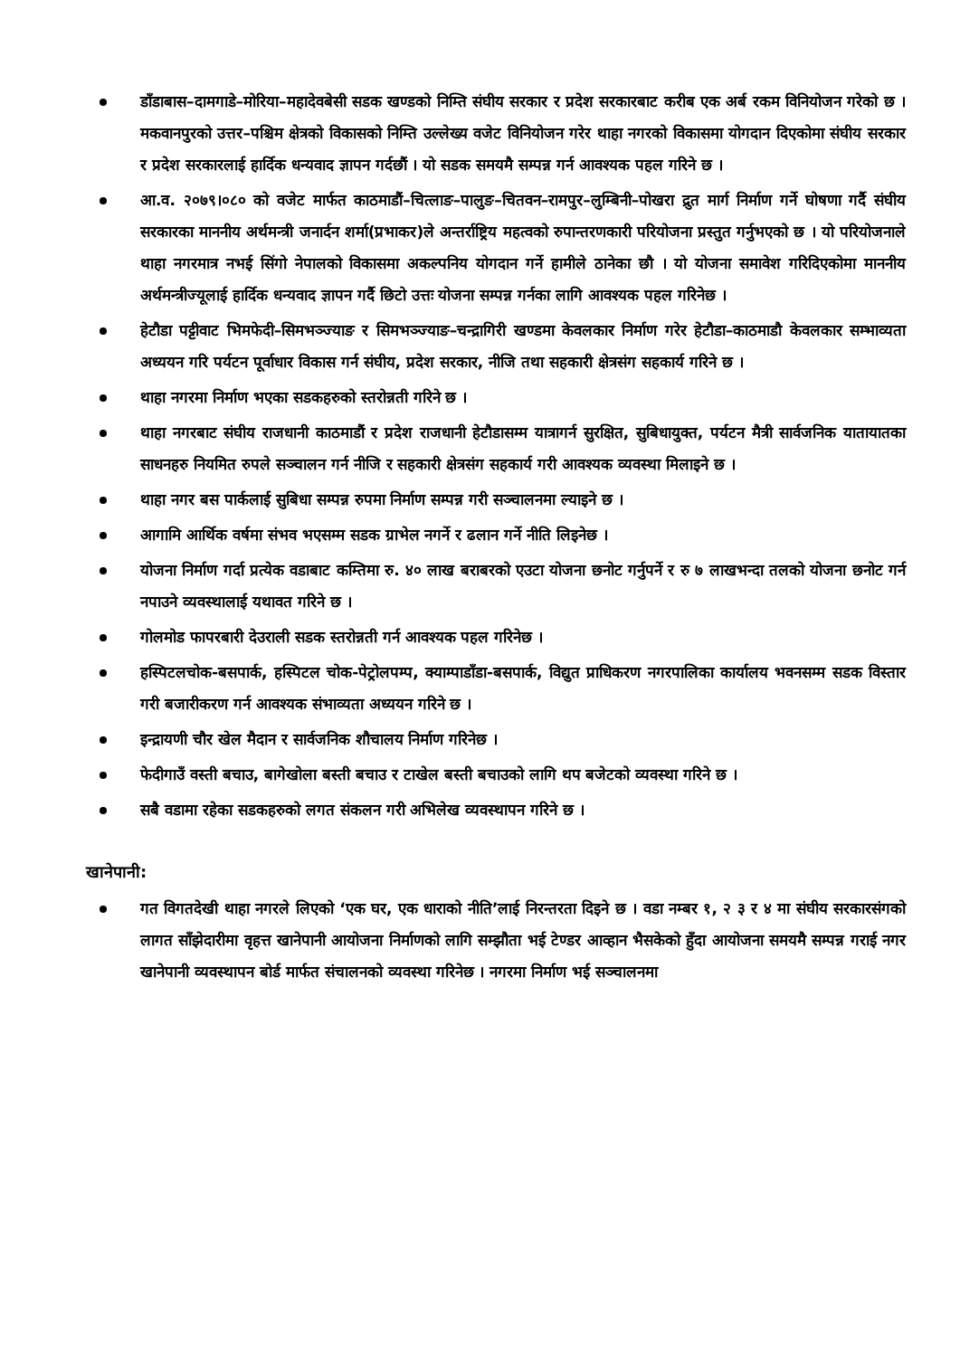डाँडाबास–दामगाडे–मोरिया–महादेवबेसी सडक खण्डको निम्ति संघीय सरकार र प्रदेश सरकारबाट करीब एक अर्ब रकम विनियोजन गरेको छ । मकवानपुरको उत्तर–पश्चिम क्षेत्रको विकासको निम्ति उल्लेख्य वजेट विनियोजन गरेर थाहा नगरको विकासमा योगदान दिएकोमा संघीय सरकार र प्रदेश सरकारलाई हार्दिक धन्यवाद ज्ञापन गर्दछौं । यो सडक समयमै सम्पन्न गर्न आवश्यक पहल गरिने छ ।
आ.व. २०७९।०८० को वजेट मार्फत काठमाडौं–चित्लाङ–पालुङ–चितवन–रामपुर–लुम्बिनी–पोखरा द्रुत मार्ग निर्माण गर्ने घोषणा गर्दै संघीय सरकारका माननीय अर्थमन्त्री जनार्दन शर्मा(प्रभाकर)ले अन्तर्राष्ट्रिय महत्वको रुपान्तरणकारी परियोजना प्रस्तुत गर्नुभएको छ । यो परियोजनाले थाहा नगरमात्र नभई सिंगो नेपालको विकासमा अकल्पनिय योगदान गर्ने हामीले ठानेका छौ । यो योजना समावेश गरिदिएकोमा माननीय अर्थमन्त्रीज्यूलाई हार्दिक धन्यवाद ज्ञापन गर्दै छिटो उत्तः योजना सम्पन्न गर्नका लागि आवश्यक पहल गरिनेछ ।
हेटौडा पट्टीवाट भिमफेदी–सिमभञ्ज्याङ र सिमभञ्ज्याङ–चन्द्रागिरी खण्डमा केवलकार निर्माण गरेर हेटौडा–काठमाडौ केवलकार सम्भाव्यता अध्ययन गरि पर्यटन पूर्वाधार विकास गर्न संघीय, प्रदेश सरकार, नीजि तथा सहकारी क्षेत्रसंग सहकार्य गरिने छ ।
थाहा नगरमा निर्माण भएका सडकहरुको स्तरोन्नती गरिने छ ।
थाहा नगरबाट संघीय राजधानी काठमाडौं र प्रदेश राजधानी हेटौडासम्म यात्रागर्न सुरक्षित, सुबिधायुक्त, पर्यटन मैत्री सार्वजनिक यातायातका साधनहरु नियमित रुपले सञ्चालन गर्न नीजि र सहकारी क्षेत्रसंग सहकार्य गरी आवश्यक व्यवस्था मिलाइने छ ।
थाहा नगर बस पार्कलाई सुबिधा सम्पन्न रुपमा निर्माण सम्पन्न गरी सञ्चालनमा ल्याइने छ ।
आगामि आर्थिक वर्षमा संभव भएसम्म सडक ग्राभेल नगर्ने र ढलान गर्ने नीति लिइनेछ ।
योजना निर्माण गर्दा प्रत्येक वडाबाट कम्तिमा रु. ४० लाख बराबरको एउटा योजना छनोट गर्नुपर्ने र रु ७ लाखभन्दा तलको योजना छनोट गर्न नपाउने व्यवस्थालाई यथावत गरिने छ ।
गोलमोड फापरबारी देउराली सडक स्तरोन्नती गर्न आवश्यक पहल गरिनेछ ।
हस्पिटलचोक-बसपार्क, हस्पिटल चोक-पेट्रोलपम्प, क्याम्पाडाँडा-बसपार्क, विद्युत प्राधिकरण नगरपालिका कार्यालय भवनसम्म सडक विस्तार गरी बजारीकरण गर्न आवश्यक संभाव्यता अध्ययन गरिने छ ।
इन्द्रायणी चौर खेल मैदान र सार्वजनिक शौचालय निर्माण गरिनेछ ।
फेदीगाउँ वस्ती बचाउ, बागेखोला बस्ती बचाउ र टाखेल बस्ती बचाउको लागि थप बजेटको व्यवस्था गरिने छ ।
सबै वडामा रहेका सडकहरुको लगत संकलन गरी अभिलेख व्यवस्थापन गरिने छ ।
खानेपानी:
गत विगतदेखी थाहा नगरले लिएको ‘एक घर, एक धाराको नीति’लाई निरन्तरता दिइने छ । वडा नम्बर १, २ ३ र ४ मा संघीय सरकारसंगको लागत साँझेदारीमा वृहत्त खानेपानी आयोजना निर्माणको लागि सम्झौता भई टेण्डर आव्हान भैसकेको हुँदा आयोजना समयमै सम्पन्न गराई नगर खानेपानी व्यवस्थापन बोर्ड मार्फत संचालनको व्यवस्था गरिनेछ । नगरमा निर्माण भई सञ्चालनमा